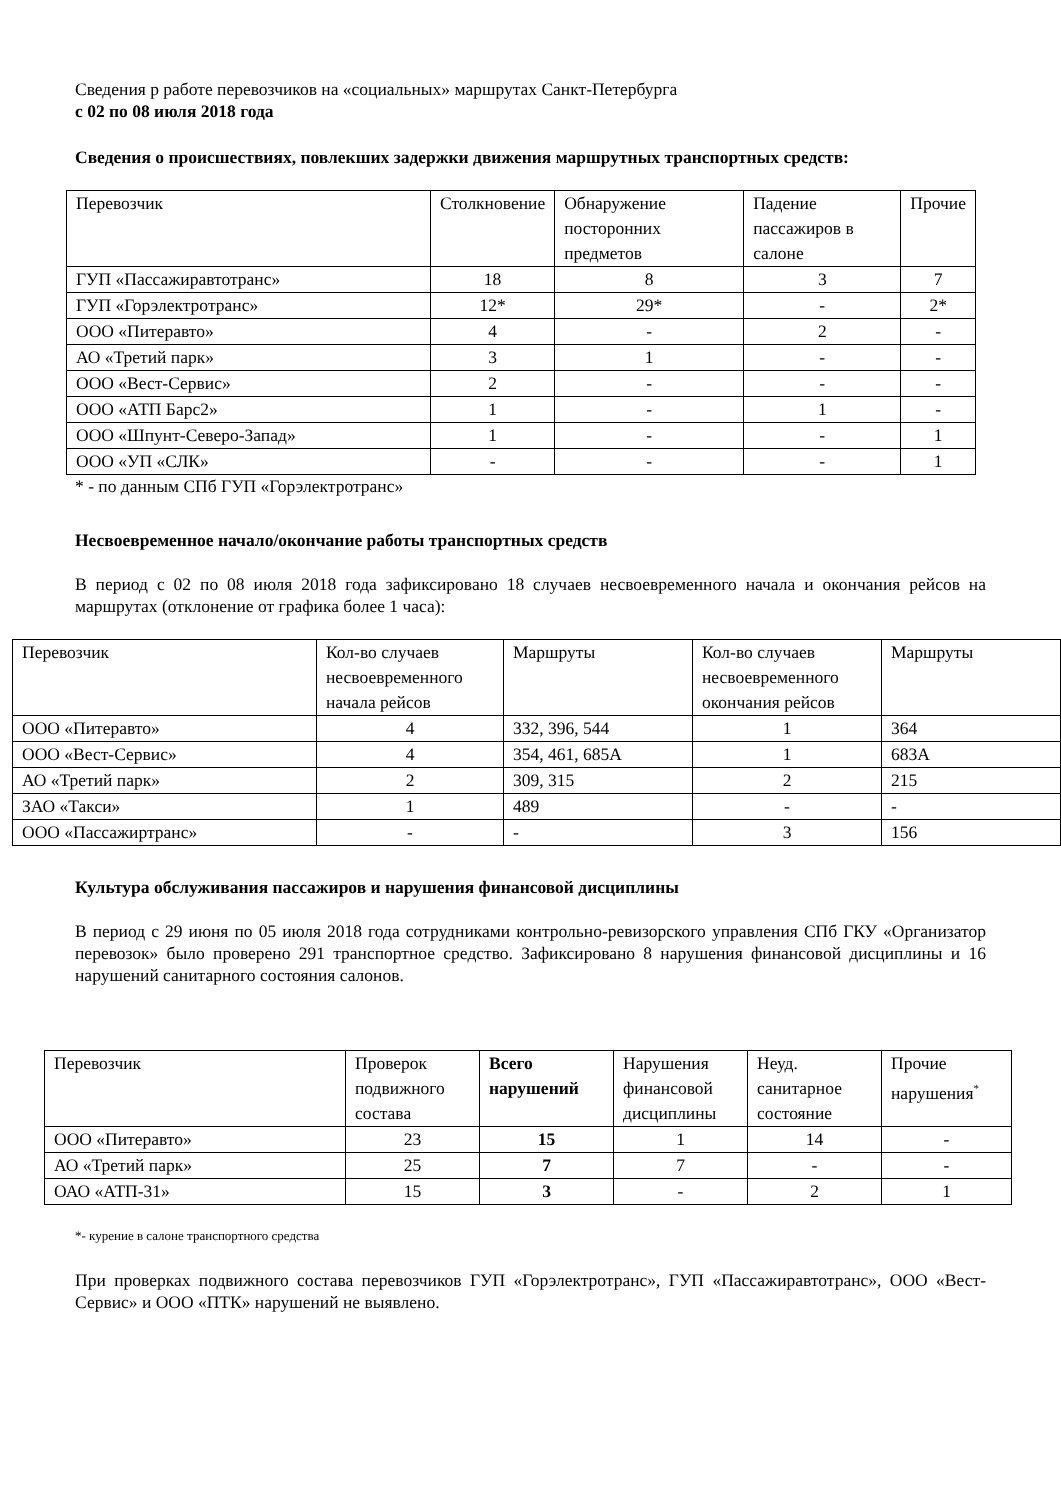Сведения р работе перевозчиков на «социальных» маршрутах Санкт-Петербурга
с 02 по 08 июля 2018 года
Сведения о происшествиях, повлекших задержки движения маршрутных транспортных средств:
| Перевозчик | Столкновение | Обнаружение посторонних предметов | Падение пассажиров в салоне | Прочие |
| ГУП «Пассажиравтотранс» | 18 | 8 | 3 | 7 |
| ГУП «Горэлектротранс» | 12* | 29* | - | 2* |
| ООО «Питеравто» | 4 | - | 2 | - |
| АО «Третий парк» | 3 | 1 | - | - |
| ООО «Вест-Сервис» | 2 | - | - | - |
| ООО «АТП Барс2» | 1 | - | 1 | - |
| ООО «Шпунт-Северо-Запад» | 1 | - | - | 1 |
| ООО «УП «СЛК» | - | - | - | 1 |
* - по данным СПб ГУП «Горэлектротранс»
Несвоевременное начало/окончание работы транспортных средств
В период с 02 по 08 июля 2018 года зафиксировано 18 случаев несвоевременного начала и окончания рейсов на маршрутах (отклонение от графика более 1 часа):
| Перевозчик | Кол-во случаев несвоевременного начала рейсов | Маршруты | Кол-во случаев несвоевременного окончания рейсов | Маршруты |
| ООО «Питеравто» | 4 | 332, 396, 544 | 1 | 364 |
| ООО «Вест-Сервис» | 4 | 354, 461, 685А | 1 | 683А |
| АО «Третий парк» | 2 | 309, 315 | 2 | 215 |
| ЗАО «Такси» | 1 | 489 | - | - |
| ООО «Пассажиртранс» | - | - | 3 | 156 |
Культура обслуживания пассажиров и нарушения финансовой дисциплины
В период с 29 июня по 05 июля 2018 года сотрудниками контрольно-ревизорского управления СПб ГКУ «Организатор перевозок» было проверено 291 транспортное средство. Зафиксировано 8 нарушения финансовой дисциплины и 16 нарушений санитарного состояния салонов.
| Перевозчик | Проверок подвижного состава | Всего нарушений | Нарушения финансовой дисциплины | Неуд. санитарное состояние | Прочие нарушения<sup>*</sup> |
| ООО «Питеравто» | 23 | 15 | 1 | 14 | - |
| АО «Третий парк» | 25 | 7 | 7 | - | - |
| ОАО «АТП-31» | 15 | 3 | - | 2 | 1 |
*- курение в салоне транспортного средства
При проверках подвижного состава перевозчиков ГУП «Горэлектротранс», ГУП «Пассажиравтотранс», ООО «Вест-Сервис» и ООО «ПТК» нарушений не выявлено.